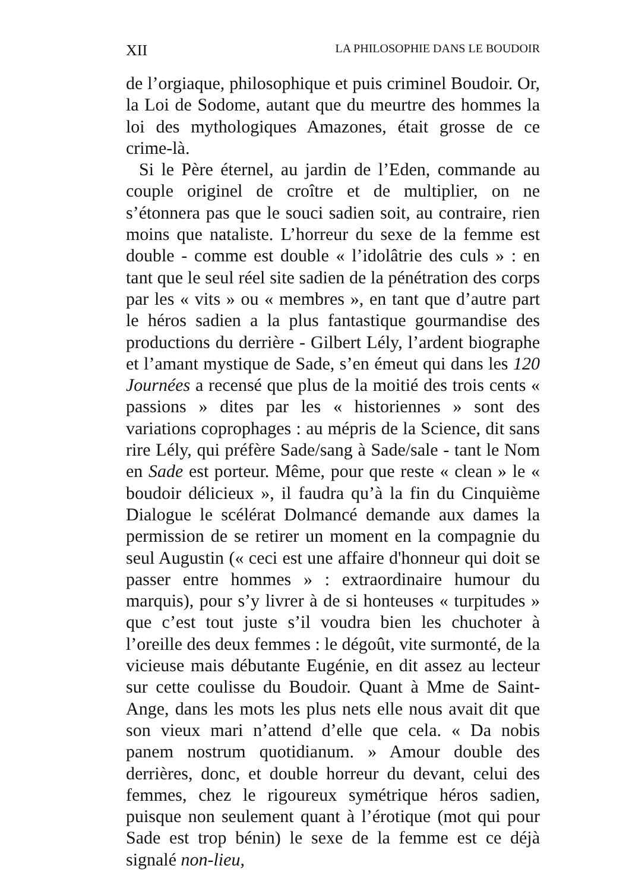XII LA PHILOSOPHIE DANS LE BOUDOIR
de l’orgiaque, philosophique et puis criminel Boudoir. Or, la Loi de Sodome, autant que du meurtre des hommes la loi des mythologiques Amazones, était grosse de ce crime-là.
Si le Père éternel, au jardin de l’Eden, commande au couple originel de croître et de multiplier, on ne s’étonnera pas que le souci sadien soit, au contraire, rien moins que nataliste. L’horreur du sexe de la femme est double - comme est double « l’idolâtrie des culs » : en tant que le seul réel site sadien de la pénétration des corps par les « vits » ou « membres », en tant que d’autre part le héros sadien a la plus fantastique gourmandise des productions du derrière - Gilbert Lély, l’ardent biographe et l’amant mystique de Sade, s’en émeut qui dans les 120 Journées a recensé que plus de la moitié des trois cents « passions » dites par les « historiennes » sont des variations coprophages : au mépris de la Science, dit sans rire Lély, qui préfère Sade/sang à Sade/sale - tant le Nom en Sade est porteur. Même, pour que reste « clean » le « boudoir délicieux », il faudra qu’à la fin du Cinquième Dialogue le scélérat Dolmancé demande aux dames la permission de se retirer un moment en la compagnie du seul Augustin (« ceci est une affaire d'honneur qui doit se passer entre hommes » : extraordinaire humour du marquis), pour s’y livrer à de si honteuses « turpitudes » que c’est tout juste s’il voudra bien les chuchoter à l’oreille des deux femmes : le dégoût, vite surmonté, de la vicieuse mais débutante Eugénie, en dit assez au lecteur sur cette coulisse du Boudoir. Quant à Mme de Saint-Ange, dans les mots les plus nets elle nous avait dit que son vieux mari n’attend d’elle que cela. « Da nobis panem nostrum quotidianum. » Amour double des derrières, donc, et double horreur du devant, celui des femmes, chez le rigoureux symétrique héros sadien, puisque non seulement quant à l’érotique (mot qui pour Sade est trop bénin) le sexe de la femme est ce déjà signalé non-lieu,